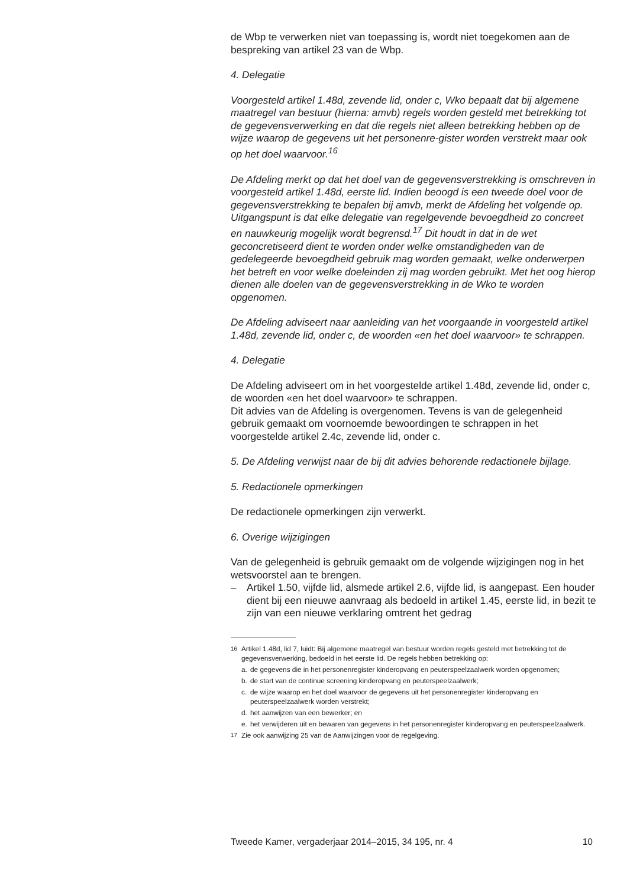de Wbp te verwerken niet van toepassing is, wordt niet toegekomen aan de bespreking van artikel 23 van de Wbp.
4. Delegatie
Voorgesteld artikel 1.48d, zevende lid, onder c, Wko bepaalt dat bij algemene maatregel van bestuur (hierna: amvb) regels worden gesteld met betrekking tot de gegevensverwerking en dat die regels niet alleen betrekking hebben op de wijze waarop de gegevens uit het personenre-gister worden verstrekt maar ook op het doel waarvoor.<sup>16</sup>
De Afdeling merkt op dat het doel van de gegevensverstrekking is omschreven in voorgesteld artikel 1.48d, eerste lid. Indien beoogd is een tweede doel voor de gegevensverstrekking te bepalen bij amvb, merkt de Afdeling het volgende op. Uitgangspunt is dat elke delegatie van regelgevende bevoegdheid zo concreet en nauwkeurig mogelijk wordt begrensd.<sup>17</sup> Dit houdt in dat in de wet geconcretiseerd dient te worden onder welke omstandigheden van de gedelegeerde bevoegdheid gebruik mag worden gemaakt, welke onderwerpen het betreft en voor welke doeleinden zij mag worden gebruikt. Met het oog hierop dienen alle doelen van de gegevensverstrekking in de Wko te worden opgenomen.
De Afdeling adviseert naar aanleiding van het voorgaande in voorgesteld artikel 1.48d, zevende lid, onder c, de woorden «en het doel waarvoor» te schrappen.
4. Delegatie
De Afdeling adviseert om in het voorgestelde artikel 1.48d, zevende lid, onder c, de woorden «en het doel waarvoor» te schrappen.
Dit advies van de Afdeling is overgenomen. Tevens is van de gelegenheid gebruik gemaakt om voornoemde bewoordingen te schrappen in het voorgestelde artikel 2.4c, zevende lid, onder c.
5. De Afdeling verwijst naar de bij dit advies behorende redactionele bijlage.
5. Redactionele opmerkingen
De redactionele opmerkingen zijn verwerkt.
6. Overige wijzigingen
Van de gelegenheid is gebruik gemaakt om de volgende wijzigingen nog in het wetsvoorstel aan te brengen.
– Artikel 1.50, vijfde lid, alsmede artikel 2.6, vijfde lid, is aangepast. Een houder dient bij een nieuwe aanvraag als bedoeld in artikel 1.45, eerste lid, in bezit te zijn van een nieuwe verklaring omtrent het gedrag
<sup>16</sup> Artikel 1.48d, lid 7, luidt: Bij algemene maatregel van bestuur worden regels gesteld met betrekking tot de gegevensverwerking, bedoeld in het eerste lid. De regels hebben betrekking op:
a. de gegevens die in het personenregister kinderopvang en peuterspeelzaalwerk worden opgenomen;
b. de start van de continue screening kinderopvang en peuterspeelzaalwerk;
c. de wijze waarop en het doel waarvoor de gegevens uit het personenregister kinderopvang en peuterspeelzaalwerk worden verstrekt;
d. het aanwijzen van een bewerker; en
e. het verwijderen uit en bewaren van gegevens in het personenregister kinderopvang en peuterspeelzaalwerk.
<sup>17</sup> Zie ook aanwijzing 25 van de Aanwijzingen voor de regelgeving.
Tweede Kamer, vergaderjaar 2014–2015, 34 195, nr. 4 10